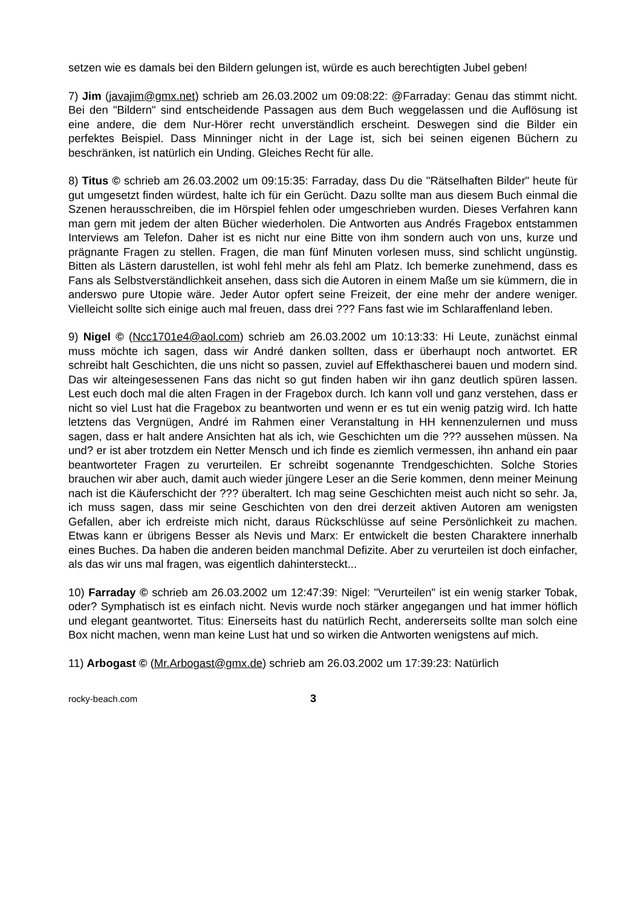setzen wie es damals bei den Bildern gelungen ist, würde es auch berechtigten Jubel geben!
7) Jim (javajim@gmx.net) schrieb am 26.03.2002 um 09:08:22: @Farraday: Genau das stimmt nicht. Bei den "Bildern" sind entscheidende Passagen aus dem Buch weggelassen und die Auflösung ist eine andere, die dem Nur-Hörer recht unverständlich erscheint. Deswegen sind die Bilder ein perfektes Beispiel. Dass Minninger nicht in der Lage ist, sich bei seinen eigenen Büchern zu beschränken, ist natürlich ein Unding. Gleiches Recht für alle.
8) Titus © schrieb am 26.03.2002 um 09:15:35: Farraday, dass Du die "Rätselhaften Bilder" heute für gut umgesetzt finden würdest, halte ich für ein Gerücht. Dazu sollte man aus diesem Buch einmal die Szenen herausschreiben, die im Hörspiel fehlen oder umgeschrieben wurden. Dieses Verfahren kann man gern mit jedem der alten Bücher wiederholen. Die Antworten aus Andrés Fragebox entstammen Interviews am Telefon. Daher ist es nicht nur eine Bitte von ihm sondern auch von uns, kurze und prägnante Fragen zu stellen. Fragen, die man fünf Minuten vorlesen muss, sind schlicht ungünstig. Bitten als Lästern darustellen, ist wohl fehl mehr als fehl am Platz. Ich bemerke zunehmend, dass es Fans als Selbstverständlichkeit ansehen, dass sich die Autoren in einem Maße um sie kümmern, die in anderswo pure Utopie wäre. Jeder Autor opfert seine Freizeit, der eine mehr der andere weniger. Vielleicht sollte sich einige auch mal freuen, dass drei ??? Fans fast wie im Schlaraffenland leben.
9) Nigel © (Ncc1701e4@aol.com) schrieb am 26.03.2002 um 10:13:33: Hi Leute, zunächst einmal muss möchte ich sagen, dass wir André danken sollten, dass er überhaupt noch antwortet. ER schreibt halt Geschichten, die uns nicht so passen, zuviel auf Effekthascherei bauen und modern sind. Das wir alteingesessenen Fans das nicht so gut finden haben wir ihn ganz deutlich spüren lassen. Lest euch doch mal die alten Fragen in der Fragebox durch. Ich kann voll und ganz verstehen, dass er nicht so viel Lust hat die Fragebox zu beantworten und wenn er es tut ein wenig patzig wird. Ich hatte letztens das Vergnügen, André im Rahmen einer Veranstaltung in HH kennenzulernen und muss sagen, dass er halt andere Ansichten hat als ich, wie Geschichten um die ??? aussehen müssen. Na und? er ist aber trotzdem ein Netter Mensch und ich finde es ziemlich vermessen, ihn anhand ein paar beantworteter Fragen zu verurteilen. Er schreibt sogenannte Trendgeschichten. Solche Stories brauchen wir aber auch, damit auch wieder jüngere Leser an die Serie kommen, denn meiner Meinung nach ist die Käuferschicht der ??? überaltert. Ich mag seine Geschichten meist auch nicht so sehr. Ja, ich muss sagen, dass mir seine Geschichten von den drei derzeit aktiven Autoren am wenigsten Gefallen, aber ich erdreiste mich nicht, daraus Rückschlüsse auf seine Persönlichkeit zu machen. Etwas kann er übrigens Besser als Nevis und Marx: Er entwickelt die besten Charaktere innerhalb eines Buches. Da haben die anderen beiden manchmal Defizite. Aber zu verurteilen ist doch einfacher, als das wir uns mal fragen, was eigentlich dahintersteckt...
10) Farraday © schrieb am 26.03.2002 um 12:47:39: Nigel: "Verurteilen" ist ein wenig starker Tobak, oder? Symphatisch ist es einfach nicht. Nevis wurde noch stärker angegangen und hat immer höflich und elegant geantwortet. Titus: Einerseits hast du natürlich Recht, andererseits sollte man solch eine Box nicht machen, wenn man keine Lust hat und so wirken die Antworten wenigstens auf mich.
11) Arbogast © (Mr.Arbogast@gmx.de) schrieb am 26.03.2002 um 17:39:23: Natürlich
rocky-beach.com 3